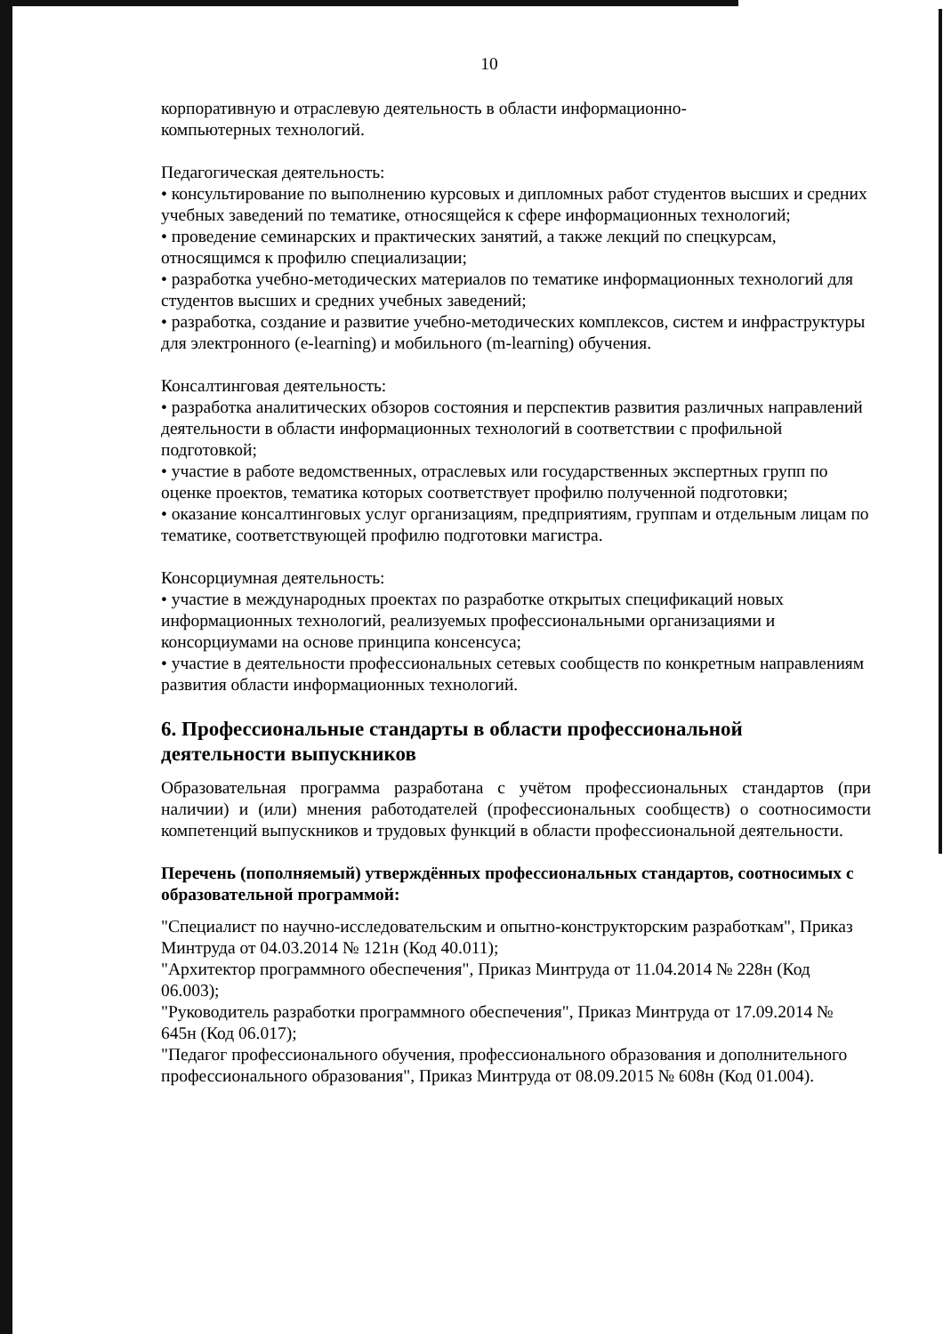10
корпоративную и отраслевую деятельность в области информационно-
компьютерных технологий.
Педагогическая деятельность:
• консультирование по выполнению курсовых и дипломных работ студентов высших и средних учебных заведений по тематике, относящейся к сфере информационных технологий;
• проведение семинарских и практических занятий, а также лекций по спецкурсам, относящимся к профилю специализации;
• разработка учебно-методических материалов по тематике информационных технологий для студентов высших и средних учебных заведений;
• разработка, создание и развитие учебно-методических комплексов, систем и инфраструктуры для электронного (e-learning) и мобильного (m-learning) обучения.
Консалтинговая деятельность:
• разработка аналитических обзоров состояния и перспектив развития различных направлений деятельности в области информационных технологий в соответствии с профильной подготовкой;
• участие в работе ведомственных, отраслевых или государственных экспертных групп по оценке проектов, тематика которых соответствует профилю полученной подготовки;
• оказание консалтинговых услуг организациям, предприятиям, группам и отдельным лицам по тематике, соответствующей профилю подготовки магистра.
Консорциумная деятельность:
• участие в международных проектах по разработке открытых спецификаций новых информационных технологий, реализуемых профессиональными организациями и консорциумами на основе принципа консенсуса;
• участие в деятельности профессиональных сетевых сообществ по конкретным направлениям развития области информационных технологий.
6. Профессиональные стандарты в области профессиональной деятельности выпускников
Образовательная программа разработана с учётом профессиональных стандартов (при наличии) и (или) мнения работодателей (профессиональных сообществ) о соотносимости компетенций выпускников и трудовых функций в области профессиональной деятельности.
Перечень (пополняемый) утверждённых профессиональных стандартов, соотносимых с образовательной программой:
"Специалист по научно-исследовательским и опытно-конструкторским разработкам", Приказ Минтруда от 04.03.2014 № 121н (Код 40.011);
"Архитектор программного обеспечения", Приказ Минтруда от 11.04.2014 № 228н (Код 06.003);
"Руководитель разработки программного обеспечения", Приказ Минтруда от 17.09.2014 № 645н (Код 06.017);
"Педагог профессионального обучения, профессионального образования и дополнительного профессионального образования", Приказ Минтруда от 08.09.2015 № 608н (Код 01.004).